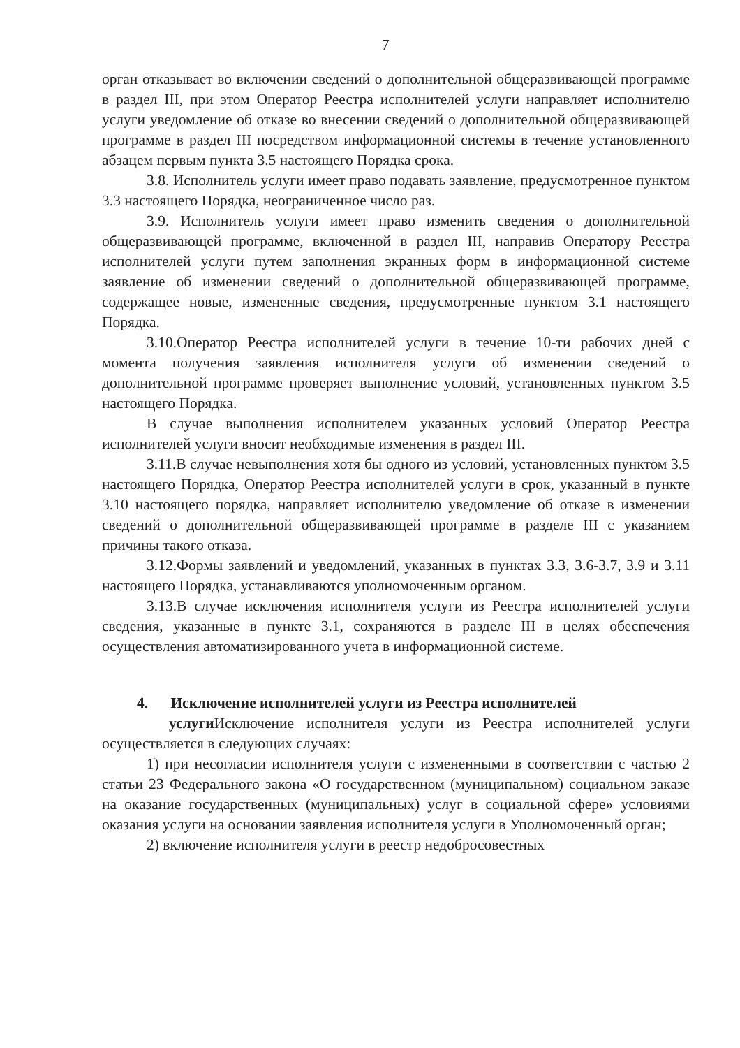7
орган отказывает во включении сведений о дополнительной общеразвивающей программе в раздел III, при этом Оператор Реестра исполнителей услуги направляет исполнителю услуги уведомление об отказе во внесении сведений о дополнительной общеразвивающей программе в раздел III посредством информационной системы в течение установленного абзацем первым пункта 3.5 настоящего Порядка срока.
3.8. Исполнитель услуги имеет право подавать заявление, предусмотренное пунктом 3.3 настоящего Порядка, неограниченное число раз.
3.9. Исполнитель услуги имеет право изменить сведения о дополнительной общеразвивающей программе, включенной в раздел III, направив Оператору Реестра исполнителей услуги путем заполнения экранных форм в информационной системе заявление об изменении сведений о дополнительной общеразвивающей программе, содержащее новые, измененные сведения, предусмотренные пунктом 3.1 настоящего Порядка.
3.10.Оператор Реестра исполнителей услуги в течение 10-ти рабочих дней с момента получения заявления исполнителя услуги об изменении сведений о дополнительной программе проверяет выполнение условий, установленных пунктом 3.5 настоящего Порядка.
В случае выполнения исполнителем указанных условий Оператор Реестра исполнителей услуги вносит необходимые изменения в раздел III.
3.11.В случае невыполнения хотя бы одного из условий, установленных пунктом 3.5 настоящего Порядка, Оператор Реестра исполнителей услуги в срок, указанный в пункте 3.10 настоящего порядка, направляет исполнителю уведомление об отказе в изменении сведений о дополнительной общеразвивающей программе в разделе III с указанием причины такого отказа.
3.12.Формы заявлений и уведомлений, указанных в пунктах 3.3, 3.6-3.7, 3.9 и 3.11 настоящего Порядка, устанавливаются уполномоченным органом.
3.13.В случае исключения исполнителя услуги из Реестра исполнителей услуги сведения, указанные в пункте 3.1, сохраняются в разделе III в целях обеспечения осуществления автоматизированного учета в информационной системе.
4. Исключение исполнителей услуги из Реестра исполнителей
услуги Исключение исполнителя услуги из Реестра исполнителей услуги осуществляется в следующих случаях:
1) при несогласии исполнителя услуги с измененными в соответствии с частью 2 статьи 23 Федерального закона «О государственном (муниципальном) социальном заказе на оказание государственных (муниципальных) услуг в социальной сфере» условиями оказания услуги на основании заявления исполнителя услуги в Уполномоченный орган;
2) включение исполнителя услуги в реестр недобросовестных